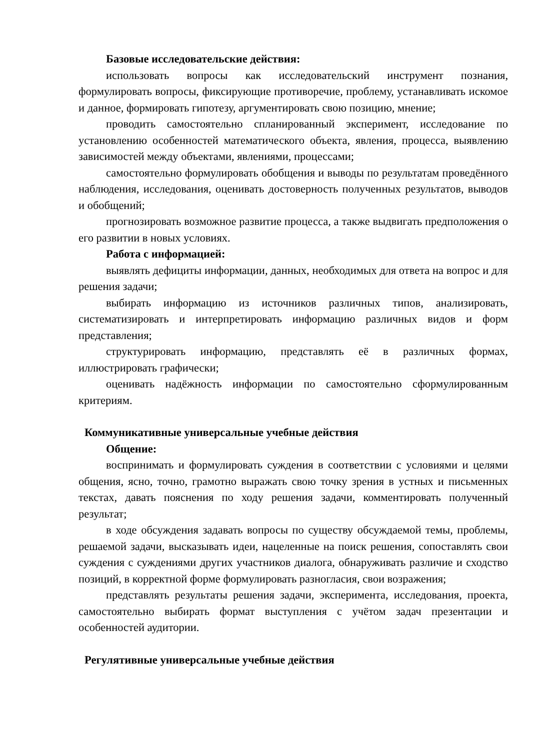Базовые исследовательские действия:
использовать вопросы как исследовательский инструмент познания, формулировать вопросы, фиксирующие противоречие, проблему, устанавливать искомое и данное, формировать гипотезу, аргументировать свою позицию, мнение;
проводить самостоятельно спланированный эксперимент, исследование по установлению особенностей математического объекта, явления, процесса, выявлению зависимостей между объектами, явлениями, процессами;
самостоятельно формулировать обобщения и выводы по результатам проведённого наблюдения, исследования, оценивать достоверность полученных результатов, выводов и обобщений;
прогнозировать возможное развитие процесса, а также выдвигать предположения о его развитии в новых условиях.
Работа с информацией:
выявлять дефициты информации, данных, необходимых для ответа на вопрос и для решения задачи;
выбирать информацию из источников различных типов, анализировать, систематизировать и интерпретировать информацию различных видов и форм представления;
структурировать информацию, представлять её в различных формах, иллюстрировать графически;
оценивать надёжность информации по самостоятельно сформулированным критериям.
Коммуникативные универсальные учебные действия
Общение:
воспринимать и формулировать суждения в соответствии с условиями и целями общения, ясно, точно, грамотно выражать свою точку зрения в устных и письменных текстах, давать пояснения по ходу решения задачи, комментировать полученный результат;
в ходе обсуждения задавать вопросы по существу обсуждаемой темы, проблемы, решаемой задачи, высказывать идеи, нацеленные на поиск решения, сопоставлять свои суждения с суждениями других участников диалога, обнаруживать различие и сходство позиций, в корректной форме формулировать разногласия, свои возражения;
представлять результаты решения задачи, эксперимента, исследования, проекта, самостоятельно выбирать формат выступления с учётом задач презентации и особенностей аудитории.
Регулятивные универсальные учебные действия